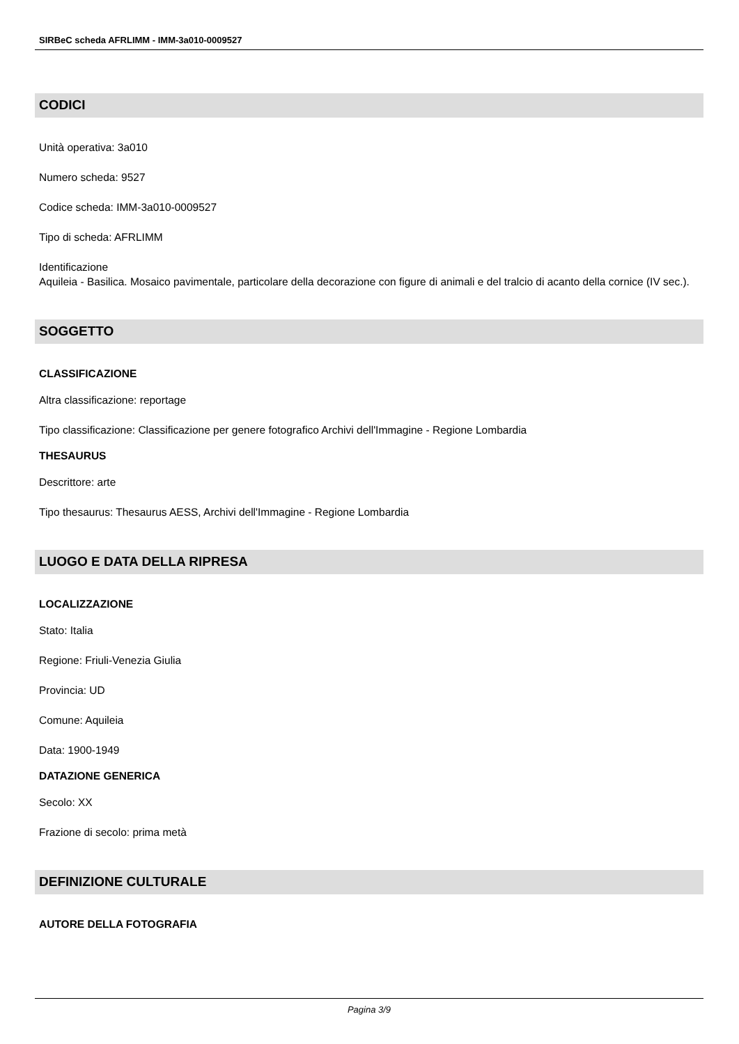SIRBeC scheda AFRLIMM - IMM-3a010-0009527
CODICI
Unità operativa: 3a010
Numero scheda: 9527
Codice scheda: IMM-3a010-0009527
Tipo di scheda: AFRLIMM
Identificazione
Aquileia - Basilica. Mosaico pavimentale, particolare della decorazione con figure di animali e del tralcio di acanto della cornice (IV sec.).
SOGGETTO
CLASSIFICAZIONE
Altra classificazione: reportage
Tipo classificazione: Classificazione per genere fotografico Archivi dell'Immagine - Regione Lombardia
THESAURUS
Descrittore: arte
Tipo thesaurus: Thesaurus AESS, Archivi dell'Immagine - Regione Lombardia
LUOGO E DATA DELLA RIPRESA
LOCALIZZAZIONE
Stato: Italia
Regione: Friuli-Venezia Giulia
Provincia: UD
Comune: Aquileia
Data: 1900-1949
DATAZIONE GENERICA
Secolo: XX
Frazione di secolo: prima metà
DEFINIZIONE CULTURALE
AUTORE DELLA FOTOGRAFIA
Pagina 3/9